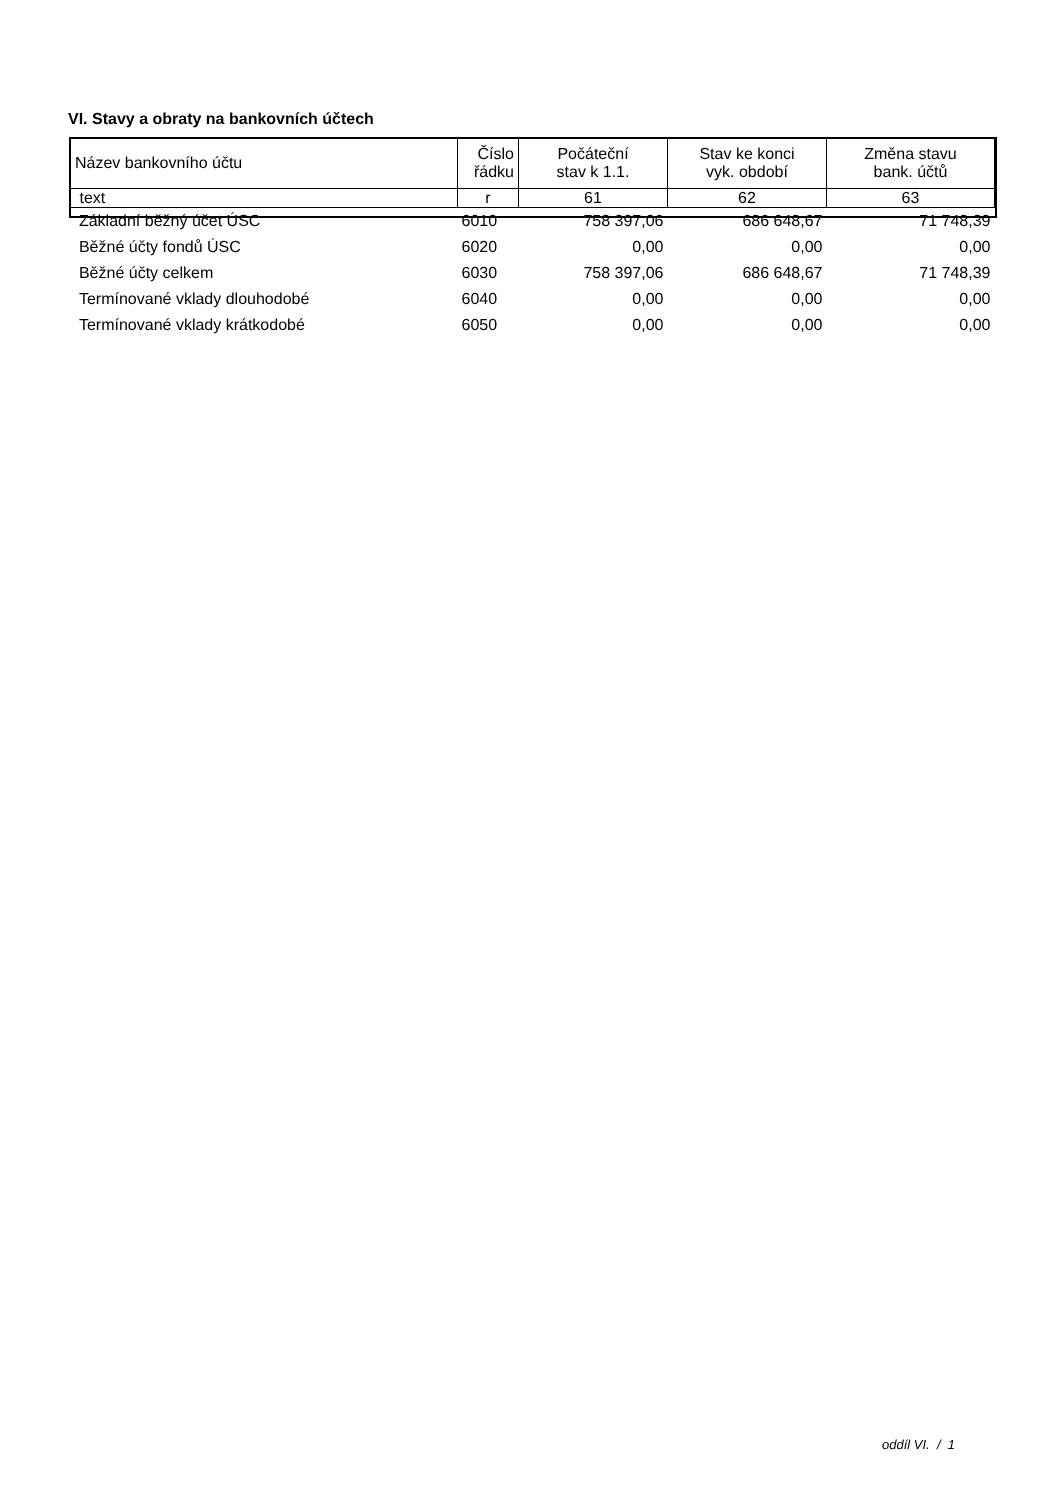VI. Stavy a obraty na bankovních účtech
| Název bankovního účtu | Číslo řádku | Počáteční stav k 1.1. | Stav ke konci vyk. období | Změna stavu bank. účtů |
| text | r | 61 | 62 | 63 |
| Základní běžný účet ÚSC | 6010 | 758 397,06 | 686 648,67 | 71 748,39 |
| Běžné účty fondů ÚSC | 6020 | 0,00 | 0,00 | 0,00 |
| Běžné účty celkem | 6030 | 758 397,06 | 686 648,67 | 71 748,39 |
| Termínované vklady dlouhodobé | 6040 | 0,00 | 0,00 | 0,00 |
| Termínované vklady krátkodobé | 6050 | 0,00 | 0,00 | 0,00 |
oddíl VI. / 1